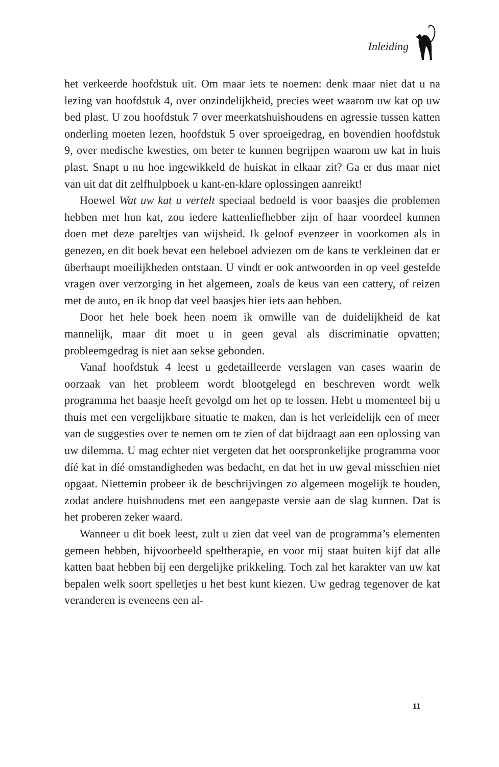Inleiding
het verkeerde hoofdstuk uit. Om maar iets te noemen: denk maar niet dat u na lezing van hoofdstuk 4, over onzindelijkheid, precies weet waarom uw kat op uw bed plast. U zou hoofdstuk 7 over meerkatshuishoudens en agressie tussen katten onderling moeten lezen, hoofdstuk 5 over sproeigedrag, en bovendien hoofdstuk 9, over medische kwesties, om beter te kunnen begrijpen waarom uw kat in huis plast. Snapt u nu hoe ingewikkeld de huiskat in elkaar zit? Ga er dus maar niet van uit dat dit zelfhulpboek u kant-en-klare oplossingen aanreikt!
Hoewel Wat uw kat u vertelt speciaal bedoeld is voor baasjes die problemen hebben met hun kat, zou iedere kattenliefhebber zijn of haar voordeel kunnen doen met deze pareltjes van wijsheid. Ik geloof evenzeer in voorkomen als in genezen, en dit boek bevat een heleboel adviezen om de kans te verkleinen dat er überhaupt moeilijkheden ontstaan. U vindt er ook antwoorden in op veel gestelde vragen over verzorging in het algemeen, zoals de keus van een cattery, of reizen met de auto, en ik hoop dat veel baasjes hier iets aan hebben.
Door het hele boek heen noem ik omwille van de duidelijkheid de kat mannelijk, maar dit moet u in geen geval als discriminatie opvatten; probleemgedrag is niet aan sekse gebonden.
Vanaf hoofdstuk 4 leest u gedetailleerde verslagen van cases waarin de oorzaak van het probleem wordt blootgelegd en beschreven wordt welk programma het baasje heeft gevolgd om het op te lossen. Hebt u momenteel bij u thuis met een vergelijkbare situatie te maken, dan is het verleidelijk een of meer van de suggesties over te nemen om te zien of dat bijdraagt aan een oplossing van uw dilemma. U mag echter niet vergeten dat het oorspronkelijke programma voor díé kat in díé omstandigheden was bedacht, en dat het in uw geval misschien niet opgaat. Niettemin probeer ik de beschrijvingen zo algemeen mogelijk te houden, zodat andere huishoudens met een aangepaste versie aan de slag kunnen. Dat is het proberen zeker waard.
Wanneer u dit boek leest, zult u zien dat veel van de programma’s elementen gemeen hebben, bijvoorbeeld speltherapie, en voor mij staat buiten kijf dat alle katten baat hebben bij een dergelijke prikkeling. Toch zal het karakter van uw kat bepalen welk soort spelletjes u het best kunt kiezen. Uw gedrag tegenover de kat veranderen is eveneens een al-
11